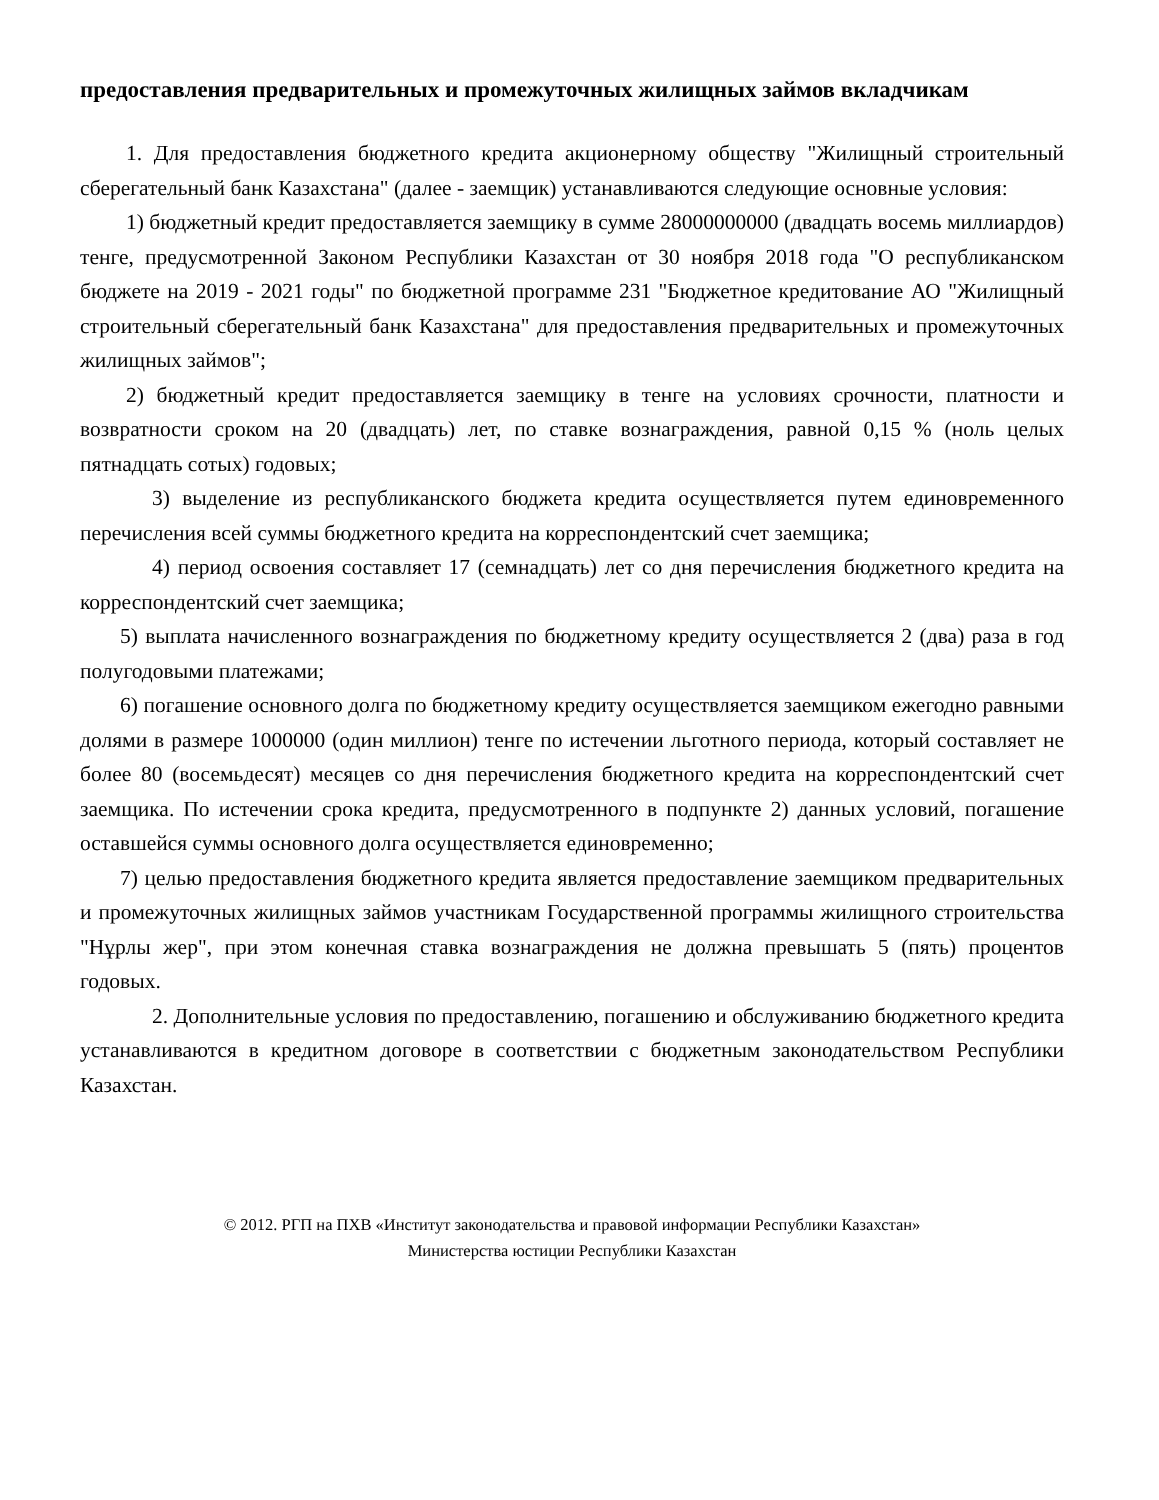предоставления предварительных и промежуточных жилищных займов вкладчикам
1. Для предоставления бюджетного кредита акционерному обществу "Жилищный строительный сберегательный банк Казахстана" (далее - заемщик) устанавливаются следующие основные условия:
1) бюджетный кредит предоставляется заемщику в сумме 28000000000 (двадцать восемь миллиардов) тенге, предусмотренной Законом Республики Казахстан от 30 ноября 2018 года "О республиканском бюджете на 2019 - 2021 годы" по бюджетной программе 231 "Бюджетное кредитование АО "Жилищный строительный сберегательный банк Казахстана" для предоставления предварительных и промежуточных жилищных займов";
2) бюджетный кредит предоставляется заемщику в тенге на условиях срочности, платности и возвратности сроком на 20 (двадцать) лет, по ставке вознаграждения, равной 0,15 % (ноль целых пятнадцать сотых) годовых;
3) выделение из республиканского бюджета кредита осуществляется путем единовременного перечисления всей суммы бюджетного кредита на корреспондентский счет заемщика;
4) период освоения составляет 17 (семнадцать) лет со дня перечисления бюджетного кредита на корреспондентский счет заемщика;
5) выплата начисленного вознаграждения по бюджетному кредиту осуществляется 2 (два) раза в год полугодовыми платежами;
6) погашение основного долга по бюджетному кредиту осуществляется заемщиком ежегодно равными долями в размере 1000000 (один миллион) тенге по истечении льготного периода, который составляет не более 80 (восемьдесят) месяцев со дня перечисления бюджетного кредита на корреспондентский счет заемщика. По истечении срока кредита, предусмотренного в подпункте 2) данных условий, погашение оставшейся суммы основного долга осуществляется единовременно;
7) целью предоставления бюджетного кредита является предоставление заемщиком предварительных и промежуточных жилищных займов участникам Государственной программы жилищного строительства "Нұрлы жер", при этом конечная ставка вознаграждения не должна превышать 5 (пять) процентов годовых.
2. Дополнительные условия по предоставлению, погашению и обслуживанию бюджетного кредита устанавливаются в кредитном договоре в соответствии с бюджетным законодательством Республики Казахстан.
© 2012. РГП на ПХВ «Институт законодательства и правовой информации Республики Казахстан»
Министерства юстиции Республики Казахстан